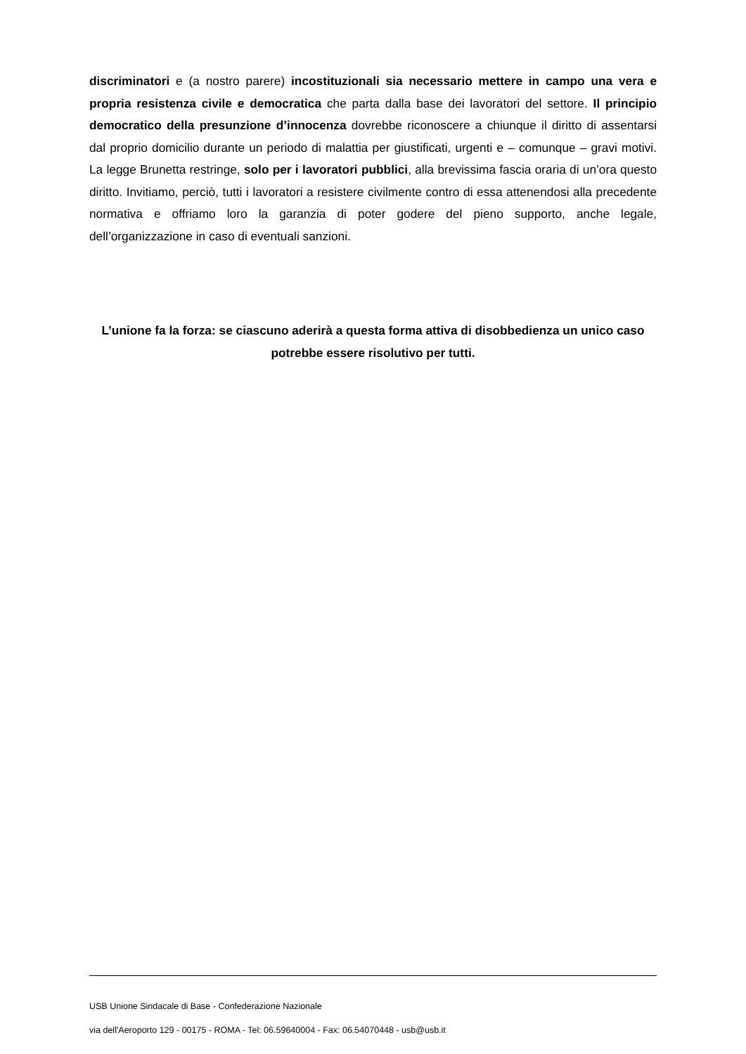discriminatori e (a nostro parere) incostituzionali sia necessario mettere in campo una vera e propria resistenza civile e democratica che parta dalla base dei lavoratori del settore. Il principio democratico della presunzione d’innocenza dovrebbe riconoscere a chiunque il diritto di assentarsi dal proprio domicilio durante un periodo di malattia per giustificati, urgenti e – comunque – gravi motivi. La legge Brunetta restringe, solo per i lavoratori pubblici, alla brevissima fascia oraria di un’ora questo diritto. Invitiamo, perciò, tutti i lavoratori a resistere civilmente contro di essa attenendosi alla precedente normativa e offriamo loro la garanzia di poter godere del pieno supporto, anche legale, dell’organizzazione in caso di eventuali sanzioni.
L’unione fa la forza: se ciascuno aderirà a questa forma attiva di disobbedienza un unico caso potrebbe essere risolutivo per tutti.
USB Unione Sindacale di Base - Confederazione Nazionale
via dell'Aeroporto 129 - 00175 - ROMA - Tel: 06.59640004 - Fax: 06.54070448 - usb@usb.it